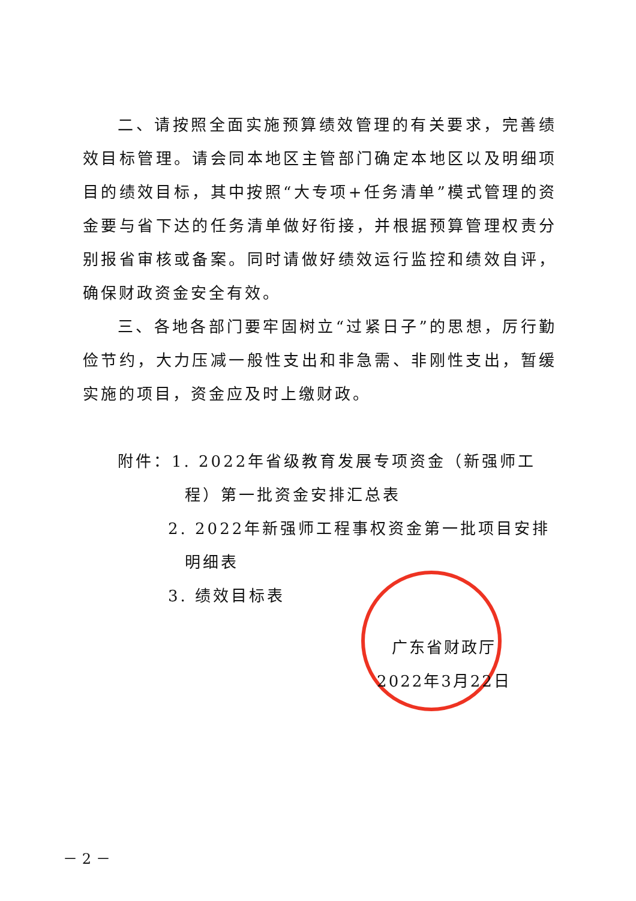二、请按照全面实施预算绩效管理的有关要求，完善绩效目标管理。请会同本地区主管部门确定本地区以及明细项目的绩效目标，其中按照“大专项+任务清单”模式管理的资金要与省下达的任务清单做好衔接，并根据预算管理权责分别报省审核或备案。同时请做好绩效运行监控和绩效自评，确保财政资金安全有效。
三、各地各部门要牢固树立“过紧日子”的思想，厉行勤俭节约，大力压减一般性支出和非急需、非刚性支出，暂缓实施的项目，资金应及时上缴财政。
附件：1. 2022年省级教育发展专项资金（新强师工程）第一批资金安排汇总表
2. 2022年新强师工程事权资金第一批项目安排明细表
3. 绩效目标表
广东省财政厅
2022年3月22日
－ 2 －